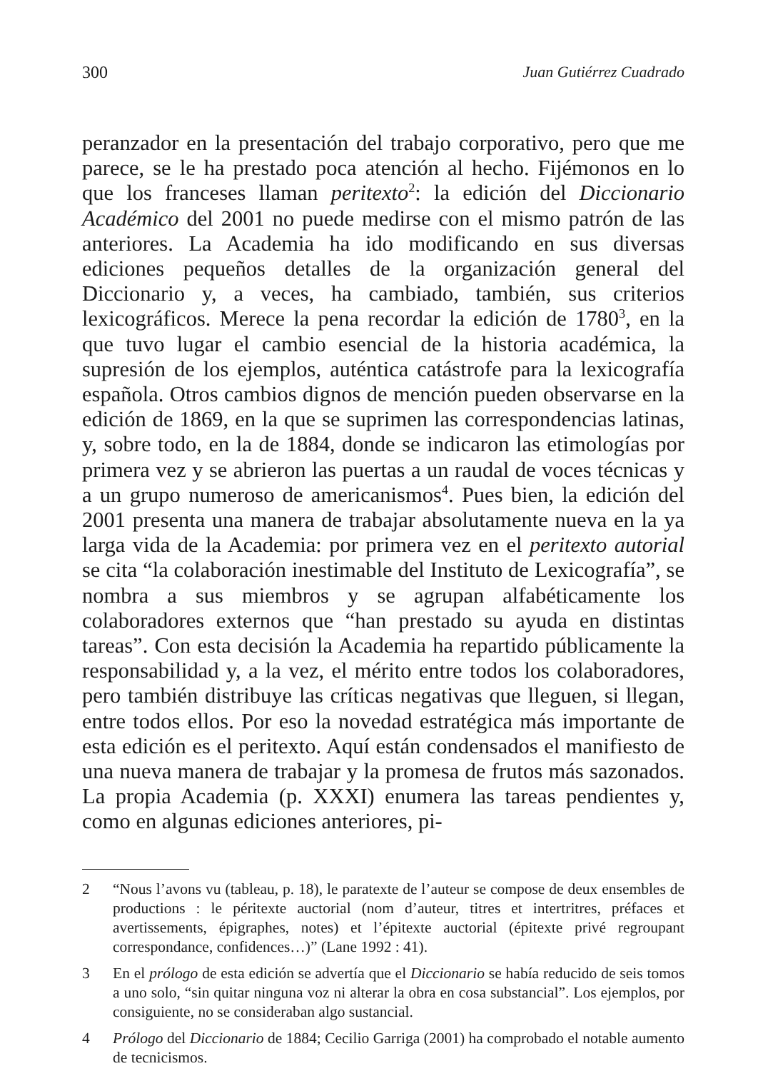300 Juan Gutiérrez Cuadrado
peranzador en la presentación del trabajo corporativo, pero que me parece, se le ha prestado poca atención al hecho. Fijémonos en lo que los franceses llaman peritexto<sup>2</sup>: la edición del Diccionario Académico del 2001 no puede medirse con el mismo patrón de las anteriores. La Academia ha ido modificando en sus diversas ediciones pequeños detalles de la organización general del Diccionario y, a veces, ha cambiado, también, sus criterios lexicográficos. Merece la pena recordar la edición de 1780<sup>3</sup>, en la que tuvo lugar el cambio esencial de la historia académica, la supresión de los ejemplos, auténtica catástrofe para la lexicografía española. Otros cambios dignos de mención pueden observarse en la edición de 1869, en la que se suprimen las correspondencias latinas, y, sobre todo, en la de 1884, donde se indicaron las etimologías por primera vez y se abrieron las puertas a un raudal de voces técnicas y a un grupo numeroso de americanismos<sup>4</sup>. Pues bien, la edición del 2001 presenta una manera de trabajar absolutamente nueva en la ya larga vida de la Academia: por primera vez en el peritexto autorial se cita “la colaboración inestimable del Instituto de Lexicografía”, se nombra a sus miembros y se agrupan alfabéticamente los colaboradores externos que “han prestado su ayuda en distintas tareas”. Con esta decisión la Academia ha repartido públicamente la responsabilidad y, a la vez, el mérito entre todos los colaboradores, pero también distribuye las críticas negativas que lleguen, si llegan, entre todos ellos. Por eso la novedad estratégica más importante de esta edición es el peritexto. Aquí están condensados el manifiesto de una nueva manera de trabajar y la promesa de frutos más sazonados. La propia Academia (p. XXXI) enumera las tareas pendientes y, como en algunas ediciones anteriores, pi-
2 “Nous l’avons vu (tableau, p. 18), le paratexte de l’auteur se compose de deux ensembles de productions : le péritexte auctorial (nom d’auteur, titres et intertritres, préfaces et avertissements, épigraphes, notes) et l’épitexte auctorial (épitexte privé regroupant correspondance, confidences…)” (Lane 1992 : 41).
3 En el prólogo de esta edición se advertía que el Diccionario se había reducido de seis tomos a uno solo, “sin quitar ninguna voz ni alterar la obra en cosa substancial”. Los ejemplos, por consiguiente, no se consideraban algo sustancial.
4 Prólogo del Diccionario de 1884; Cecilio Garriga (2001) ha comprobado el notable aumento de tecnicismos.